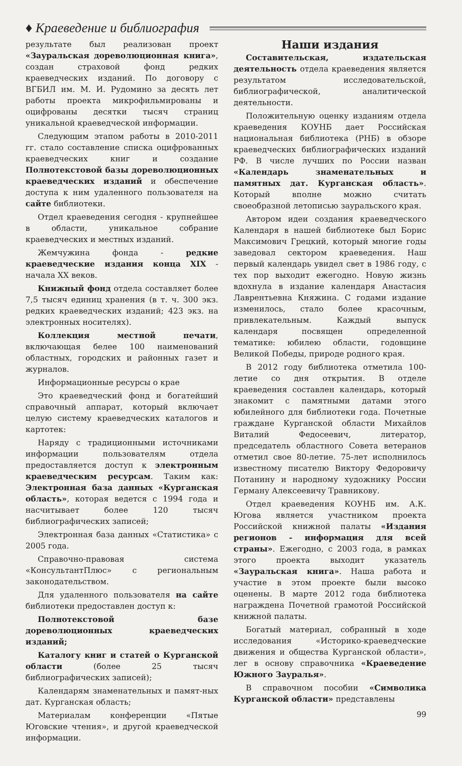♦ Краеведение и библиография
результате был реализован проект «Зауральская дореволюционная книга», создан страховой фонд редких краеведческих изданий. По договору с ВГБИЛ им. М. И. Рудомино за десять лет работы проекта микрофильмированы и оцифрованы десятки тысяч страниц уникальной краеведческой информации.
Следующим этапом работы в 2010-2011 гг. стало составление списка оцифрованных краеведческих книг и создание Полнотекстовой базы дореволюционных краеведческих изданий и обеспечение доступа к ним удаленного пользователя на сайте библиотеки.
Отдел краеведения сегодня - крупнейшее в области, уникальное собрание краеведческих и местных изданий.
Жемчужина фонда - редкие краеведческие издания конца XIX - начала XX веков.
Книжный фонд отдела составляет более 7,5 тысяч единиц хранения (в т. ч. 300 экз. редких краеведческих изданий; 423 экз. на электронных носителях).
Коллекция местной печати, включающая белее 100 наименований областных, городских и районных газет и журналов.
Информационные ресурсы о крае
Это краеведческий фонд и богатейший справочный аппарат, который включает целую систему краеведческих каталогов и картотек:
Наряду с традиционными источниками информации пользователям отдела предоставляется доступ к электронным краеведческим ресурсам. Таким как: Электронная база данных «Курганская область», которая ведется с 1994 года и насчитывает более 120 тысяч библиографических записей;
Электронная база данных «Статистика» с 2005 года.
Справочно-правовая система «КонсультантПлюс» с региональным законодательством.
Для удаленного пользователя на сайте библиотеки предоставлен доступ к:
Полнотекстовой базе дореволюционных краеведческих изданий;
Каталогу книг и статей о Курганской области (более 25 тысяч библиографических записей);
Календарям знаменательных и памят-ных дат. Курганская область;
Материалам конференции «Пятые Юговские чтения», и другой краеведческой информации.
Наши издания
Составительская, издательская деятельность отдела краеведения является результатом исследовательской, библиографической, аналитической деятельности.
Положительную оценку изданиям отдела краеведения КОУНБ дает Российская национальная библиотека (РНБ) в обзоре краеведческих библиографических изданий РФ. В числе лучших по России назван «Календарь знаменательных и памятных дат. Курганская область». Который вполне можно считать своеобразной летописью зауральского края.
Автором идеи создания краеведческого Календаря в нашей библиотеке был Борис Максимович Грецкий, который многие годы заведовал сектором краеведения. Наш первый календарь увидел свет в 1986 году, с тех пор выходит ежегодно. Новую жизнь вдохнула в издание календаря Анастасия Лаврентьевна Княжина. С годами издание изменилось, стало более красочным, привлекательным. Каждый выпуск календаря посвящен определенной тематике: юбилею области, годовщине Великой Победы, природе родного края.
В 2012 году библиотека отметила 100-летие со дня открытия. В отделе краеведения составлен календарь, который знакомит с памятными датами этого юбилейного для библиотеки года. Почетные граждане Курганской области Михайлов Виталий Федосеевич, литератор, председатель областного Совета ветеранов отметил свое 80-летие. 75-лет исполнилось известному писателю Виктору Федоровичу Потанину и народному художнику России Герману Алексеевичу Травникову.
Отдел краеведения КОУНБ им. А.К. Югова является участником проекта Российской книжной палаты «Издания регионов - информация для всей страны». Ежегодно, с 2003 года, в рамках этого проекта выходит указатель «Зауральская книга». Наша работа и участие в этом проекте были высоко оценены. В марте 2012 года библиотека награждена Почетной грамотой Российской книжной палаты.
Богатый материал, собранный в ходе исследования «Историко-краеведческие движения и общества Курганской области», лег в основу справочника «Краеведение Южного Зауралья».
В справочном пособии «Символика Курганской области» представлены
99